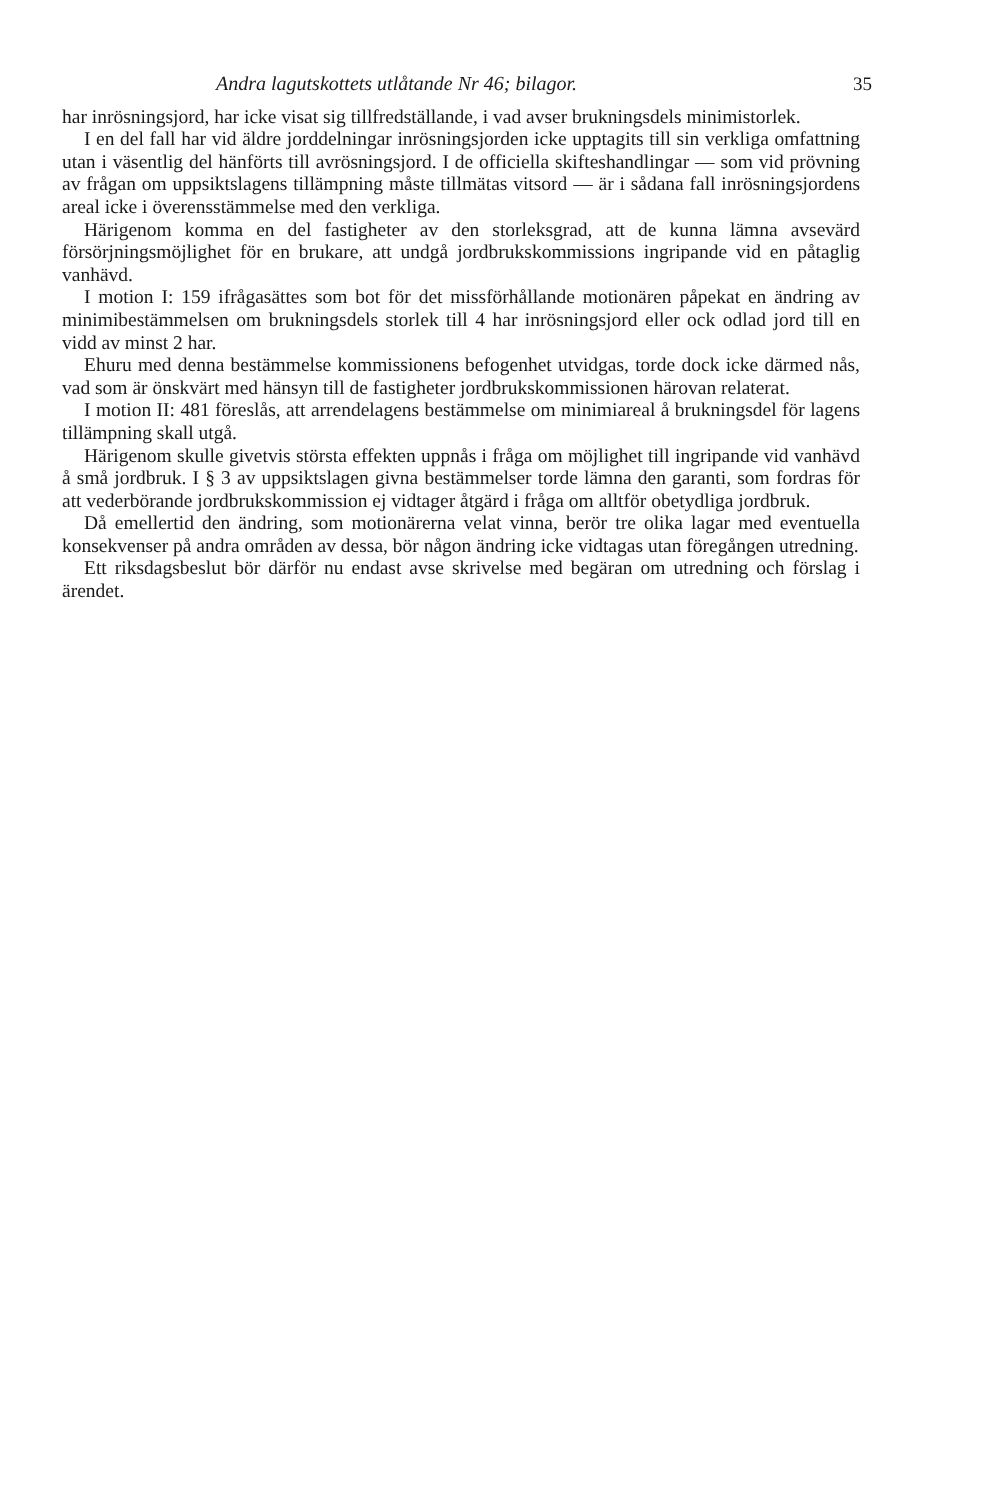Andra lagutskottets utlåtande Nr 46; bilagor. 35
har inrösningsjord, har icke visat sig tillfredställande, i vad avser brukningsdels minimistorlek.
I en del fall har vid äldre jorddelningar inrösningsjorden icke upptagits till sin verkliga omfattning utan i väsentlig del hänförts till avrösningsjord. I de officiella skifteshandlingar — som vid prövning av frågan om uppsiktslagens tillämpning måste tillmätas vitsord — är i sådana fall inrösningsjordens areal icke i överensstämmelse med den verkliga.
Härigenom komma en del fastigheter av den storleksgrad, att de kunna lämna avsevärd försörjningsmöjlighet för en brukare, att undgå jordbrukskommissions ingripande vid en påtaglig vanhävd.
I motion I: 159 ifrågasättes som bot för det missförhållande motionären påpekat en ändring av minimibestämmelsen om brukningsdels storlek till 4 har inrösningsjord eller ock odlad jord till en vidd av minst 2 har.
Ehuru med denna bestämmelse kommissionens befogenhet utvidgas, torde dock icke därmed nås, vad som är önskvärt med hänsyn till de fastigheter jordbrukskommissionen härovan relaterat.
I motion II: 481 föreslås, att arrendelagens bestämmelse om minimiareal å brukningsdel för lagens tillämpning skall utgå.
Härigenom skulle givetvis största effekten uppnås i fråga om möjlighet till ingripande vid vanhävd å små jordbruk. I § 3 av uppsiktslagen givna bestämmelser torde lämna den garanti, som fordras för att vederbörande jordbrukskommission ej vidtager åtgärd i fråga om alltför obetydliga jordbruk.
Då emellertid den ändring, som motionärerna velat vinna, berör tre olika lagar med eventuella konsekvenser på andra områden av dessa, bör någon ändring icke vidtagas utan föregången utredning.
Ett riksdagsbeslut bör därför nu endast avse skrivelse med begäran om utredning och förslag i ärendet.